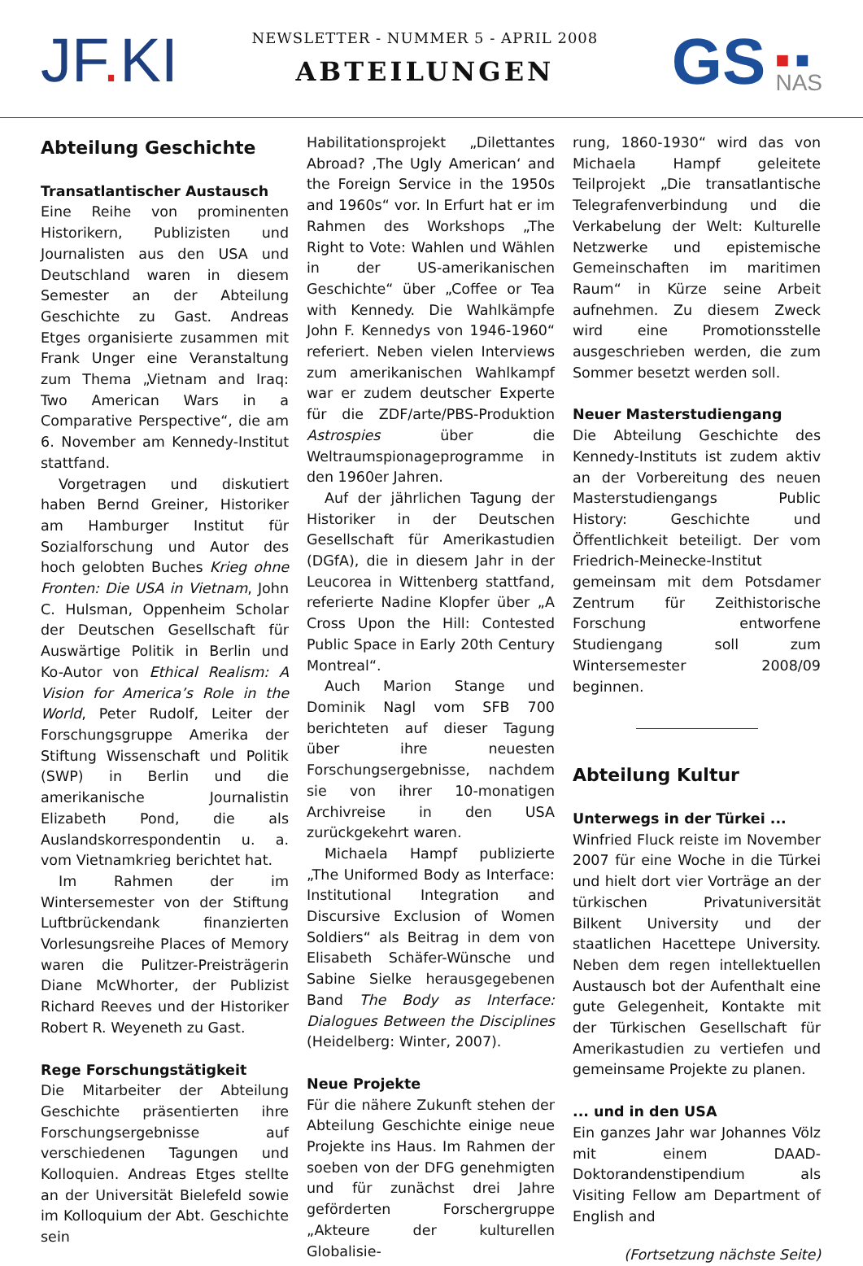JF. KI
NEWSLETTER - NUMMER 5 - APRIL 2008
ABTEILUNGEN
GS ■ ■
NAS
Abteilung Geschichte
Transatlantischer Austausch
Eine Reihe von prominenten Historikern, Publizisten und Journalisten aus den USA und Deutschland waren in diesem Semester an der Abteilung Geschichte zu Gast. Andreas Etges organisierte zusammen mit Frank Unger eine Veranstaltung zum Thema „Vietnam and Iraq: Two American Wars in a Comparative Perspective“, die am 6. November am Kennedy-Institut stattfand.
Vorgetragen und diskutiert haben Bernd Greiner, Historiker am Hamburger Institut für Sozialforschung und Autor des hoch gelobten Buches Krieg ohne Fronten: Die USA in Vietnam, John C. Hulsman, Oppenheim Scholar der Deutschen Gesellschaft für Auswärtige Politik in Berlin und Ko-Autor von Ethical Realism: A Vision for America’s Role in the World, Peter Rudolf, Leiter der Forschungsgruppe Amerika der Stiftung Wissenschaft und Politik (SWP) in Berlin und die amerikanische Journalistin Elizabeth Pond, die als Auslandskorrespondentin u. a. vom Vietnamkrieg berichtet hat.
Im Rahmen der im Wintersemester von der Stiftung Luftbrückendank finanzierten Vorlesungsreihe Places of Memory waren die Pulitzer-Preisträgerin Diane McWhorter, der Publizist Richard Reeves und der Historiker Robert R. Weyeneth zu Gast.
Rege Forschungstätigkeit
Die Mitarbeiter der Abteilung Geschichte präsentierten ihre Forschungsergebnisse auf verschiedenen Tagungen und Kolloquien. Andreas Etges stellte an der Universität Bielefeld sowie im Kolloquium der Abt. Geschichte sein
Habilitationsprojekt „Dilettantes Abroad? ‚The Ugly American‘ and the Foreign Service in the 1950s and 1960s“ vor. In Erfurt hat er im Rahmen des Workshops „The Right to Vote: Wahlen und Wählen in der US-amerikanischen Geschichte“ über „Coffee or Tea with Kennedy. Die Wahlkämpfe John F. Kennedys von 1946-1960“ referiert. Neben vielen Interviews zum amerikanischen Wahlkampf war er zudem deutscher Experte für die ZDF/arte/PBS-Produktion Astrospies über die Weltraumspionageprogramme in den 1960er Jahren.
Auf der jährlichen Tagung der Historiker in der Deutschen Gesellschaft für Amerikastudien (DGfA), die in diesem Jahr in der Leucorea in Wittenberg stattfand, referierte Nadine Klopfer über „A Cross Upon the Hill: Contested Public Space in Early 20th Century Montreal“.
Auch Marion Stange und Dominik Nagl vom SFB 700 berichteten auf dieser Tagung über ihre neuesten Forschungsergebnisse, nachdem sie von ihrer 10-monatigen Archivreise in den USA zurückgekehrt waren.
Michaela Hampf publizierte „The Uniformed Body as Interface: Institutional Integration and Discursive Exclusion of Women Soldiers“ als Beitrag in dem von Elisabeth Schäfer-Wünsche und Sabine Sielke herausgegebenen Band The Body as Interface: Dialogues Between the Disciplines (Heidelberg: Winter, 2007).
Neue Projekte
Für die nähere Zukunft stehen der Abteilung Geschichte einige neue Projekte ins Haus. Im Rahmen der soeben von der DFG genehmigten und für zunächst drei Jahre geförderten Forschergruppe „Akteure der kulturellen Globalisie-
rung, 1860-1930“ wird das von Michaela Hampf geleitete Teilprojekt „Die transatlantische Telegrafenverbindung und die Verkabelung der Welt: Kulturelle Netzwerke und epistemische Gemeinschaften im maritimen Raum“ in Kürze seine Arbeit aufnehmen. Zu diesem Zweck wird eine Promotionsstelle ausgeschrieben werden, die zum Sommer besetzt werden soll.
Neuer Masterstudiengang
Die Abteilung Geschichte des Kennedy-Instituts ist zudem aktiv an der Vorbereitung des neuen Masterstudiengangs Public History: Geschichte und Öffentlichkeit beteiligt. Der vom Friedrich-Meinecke-Institut gemeinsam mit dem Potsdamer Zentrum für Zeithistorische Forschung entworfene Studiengang soll zum Wintersemester 2008/09 beginnen.
Abteilung Kultur
Unterwegs in der Türkei ...
Winfried Fluck reiste im November 2007 für eine Woche in die Türkei und hielt dort vier Vorträge an der türkischen Privatuniversität Bilkent University und der staatlichen Hacettepe University. Neben dem regen intellektuellen Austausch bot der Aufenthalt eine gute Gelegenheit, Kontakte mit der Türkischen Gesellschaft für Amerikastudien zu vertiefen und gemeinsame Projekte zu planen.
... und in den USA
Ein ganzes Jahr war Johannes Völz mit einem DAAD-Doktorandenstipendium als Visiting Fellow am Department of English and
(Fortsetzung nächste Seite)